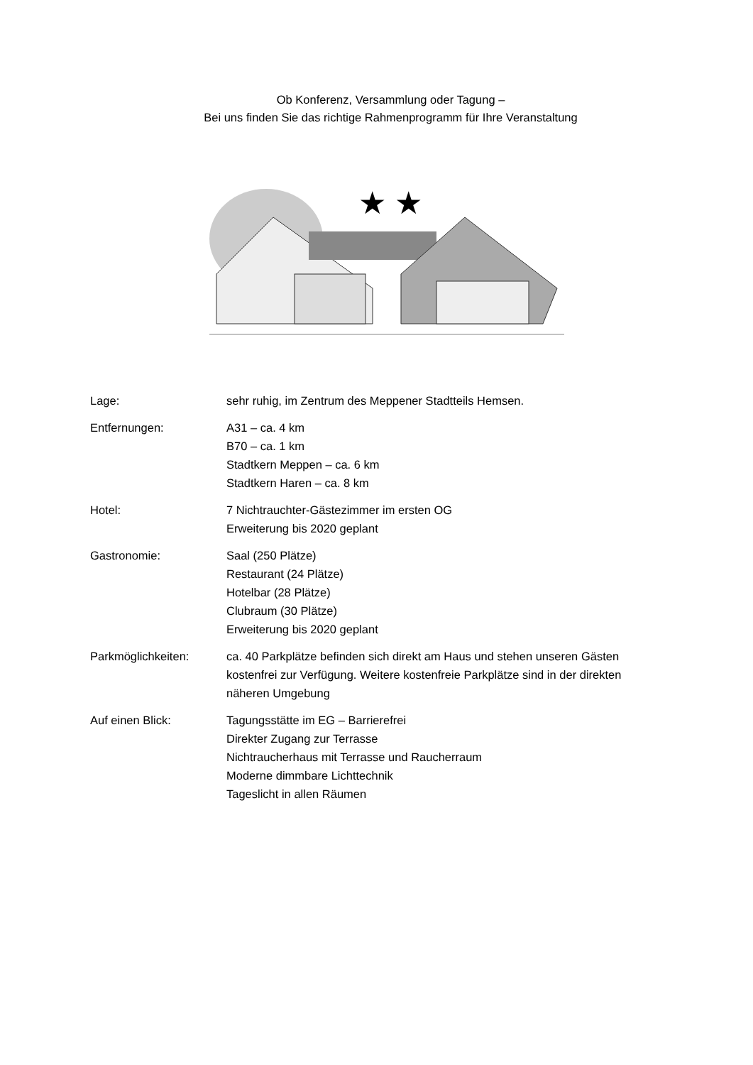Ob Konferenz, Versammlung oder Tagung –
Bei uns finden Sie das richtige Rahmenprogramm für Ihre Veranstaltung
★ ★
Lage: sehr ruhig, im Zentrum des Meppener Stadtteils Hemsen.
Entfernungen: A31 – ca. 4 km
B70 – ca. 1 km
Stadtkern Meppen – ca. 6 km
Stadtkern Haren – ca. 8 km
Hotel: 7 Nichtrauchter-Gästezimmer im ersten OG
Erweiterung bis 2020 geplant
Gastronomie: Saal (250 Plätze)
Restaurant (24 Plätze)
Hotelbar (28 Plätze)
Clubraum (30 Plätze)
Erweiterung bis 2020 geplant
Parkmöglichkeiten: ca. 40 Parkplätze befinden sich direkt am Haus und stehen unseren Gästen kostenfrei zur Verfügung. Weitere kostenfreie Parkplätze sind in der direkten näheren Umgebung
Auf einen Blick: Tagungsstätte im EG – Barrierefrei
Direkter Zugang zur Terrasse
Nichtraucherhaus mit Terrasse und Raucherraum
Moderne dimmbare Lichttechnik
Tageslicht in allen Räumen